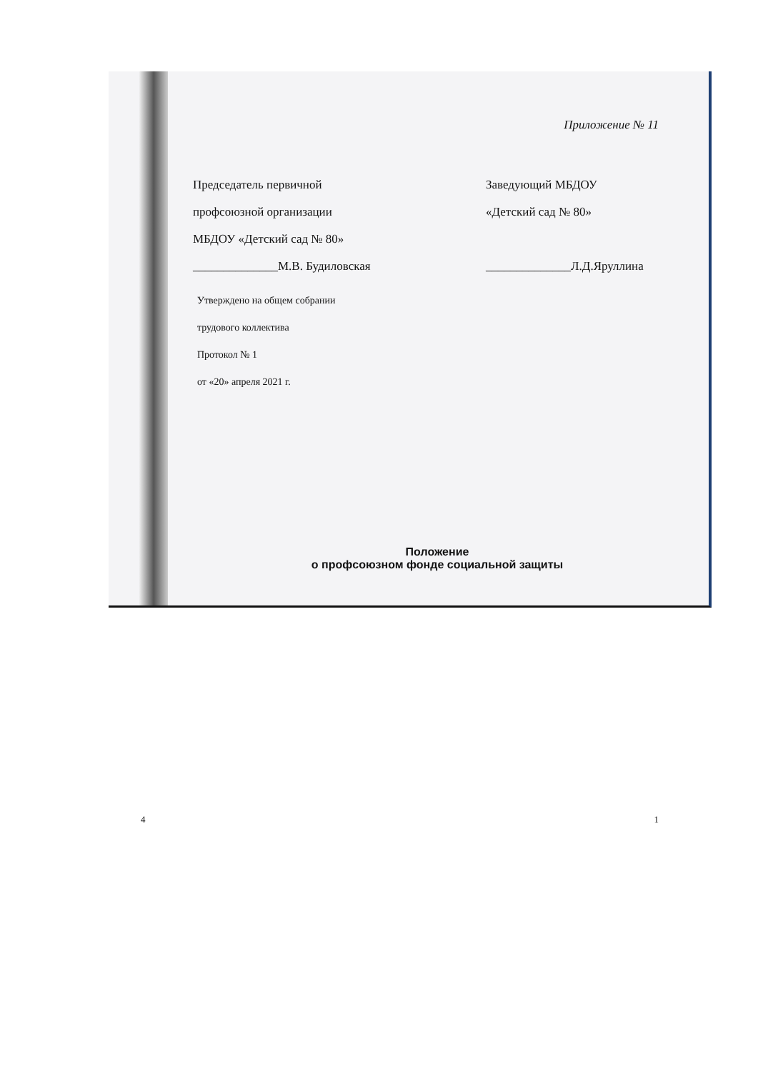Приложение № 11
Председатель первичной
профсоюзной организации
МБДОУ «Детский сад № 80»
______________М.В. Будиловская
Заведующий МБДОУ
«Детский сад № 80»
______________Л.Д.Яруллина
Утверждено на общем собрании
трудового коллектива
Протокол № 1
от «20» апреля 2021 г.
Положение
о профсоюзном фонде социальной защиты
4 1